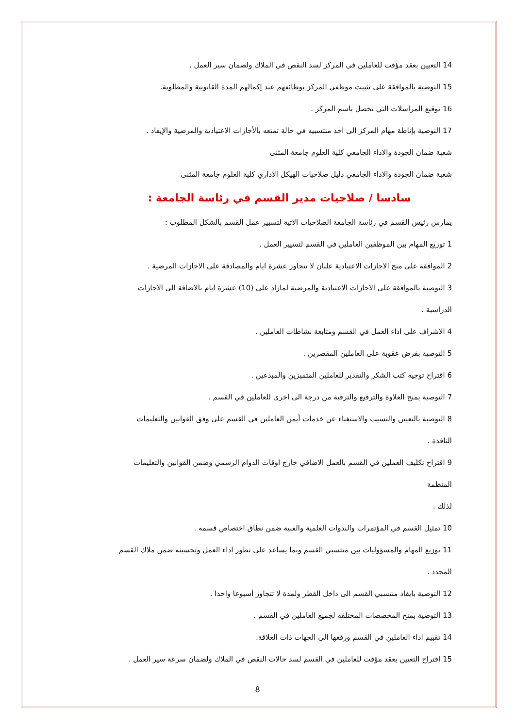14 التعيين بعقد مؤقت للعاملين في المركز لسد النقص في الملاك ولضمان سير العمل .
15 التوصية بالموافقة على تثبيت موظفي المركز بوظائفهم عند إكمالهم المدة القانونية والمطلوبة.
16 توقيع المراسلات التي تحصل باسم المركز .
17 التوصية بإناطة مهام المركز الى احد منتسبيه في حالة تمتعه بالأجازات الاعتيادية والمرضية والإيفاد .
شعبة ضمان الجودة والاداء الجامعي كلية العلوم جامعة المثنى
شعبة ضمان الجودة والاداء الجامعي دليل صلاحيات الهيكل الاداري كلية العلوم جامعة المثنى
سادسا / صلاحيات مدير القسم في رئاسة الجامعة :
يمارس رئيس القسم في رئاسة الجامعة الصلاحيات الاتية لتسيير عمل القسم بالشكل المطلوب :
1 توزيع المهام بين الموظفين العاملين في القسم لتسيير العمل .
2 الموافقة على منح الاجازات الاعتيادية علىان لا تتجاوز عشرة ايام والمصادقة على الاجازات المرضية .
3 التوصية بالموافقة على الاجازات الاعتيادية والمرضية لمازاد على (10) عشرة ايام بالاضافة الى الاجازات
الدراسية .
4 الاشراف على اداء العمل في القسم ومتابعة نشاطات العاملين .
5 التوصية بفرض عقوبة على العاملين المقصرين .
6 اقتراح توجيه كتب الشكر والتقدير للعاملين المتميزين والمبدعين .
7 التوصية بمنح العلاوة والترفيع والترقية من درجة الى اخرى للعاملين في القسم .
8 التوصية بالتعيين والنسيب والاستغناء عن خدمات أيمن العاملين في القسم على وفق القوانين والتعليمات
النافذة .
9 اقتراح تكليف العملين في القسم بالعمل الاضافي خارج اوقات الدوام الرسمي وضمن القوانين والتعليمات المنظمة
لذلك .
10 تمثيل القسم في المؤتمرات والندوات العلمية والفنية ضمن نطاق اختصاص قسمه .
11 توزيع المهام والمسؤوليات بين منتسبي القسم وبما يساعد على تطور اداء العمل وتحسينه ضمن ملاك القسم
المحدد .
12 التوصية بايفاد منتسبي القسم الى داخل القطر ولمدة لا تتجاوز أسبوعا واحدا .
13 التوصية بمنح المخصصات المختلفة لجميع العاملين في القسم .
14 تقييم اداء العاملين في القسم ورفعها الى الجهات ذات العلاقة.
15 اقتراح التعيين بعقد مؤقت للعاملين في القسم لسد حالات النقص في الملاك ولضمان سرعة سير العمل .
8